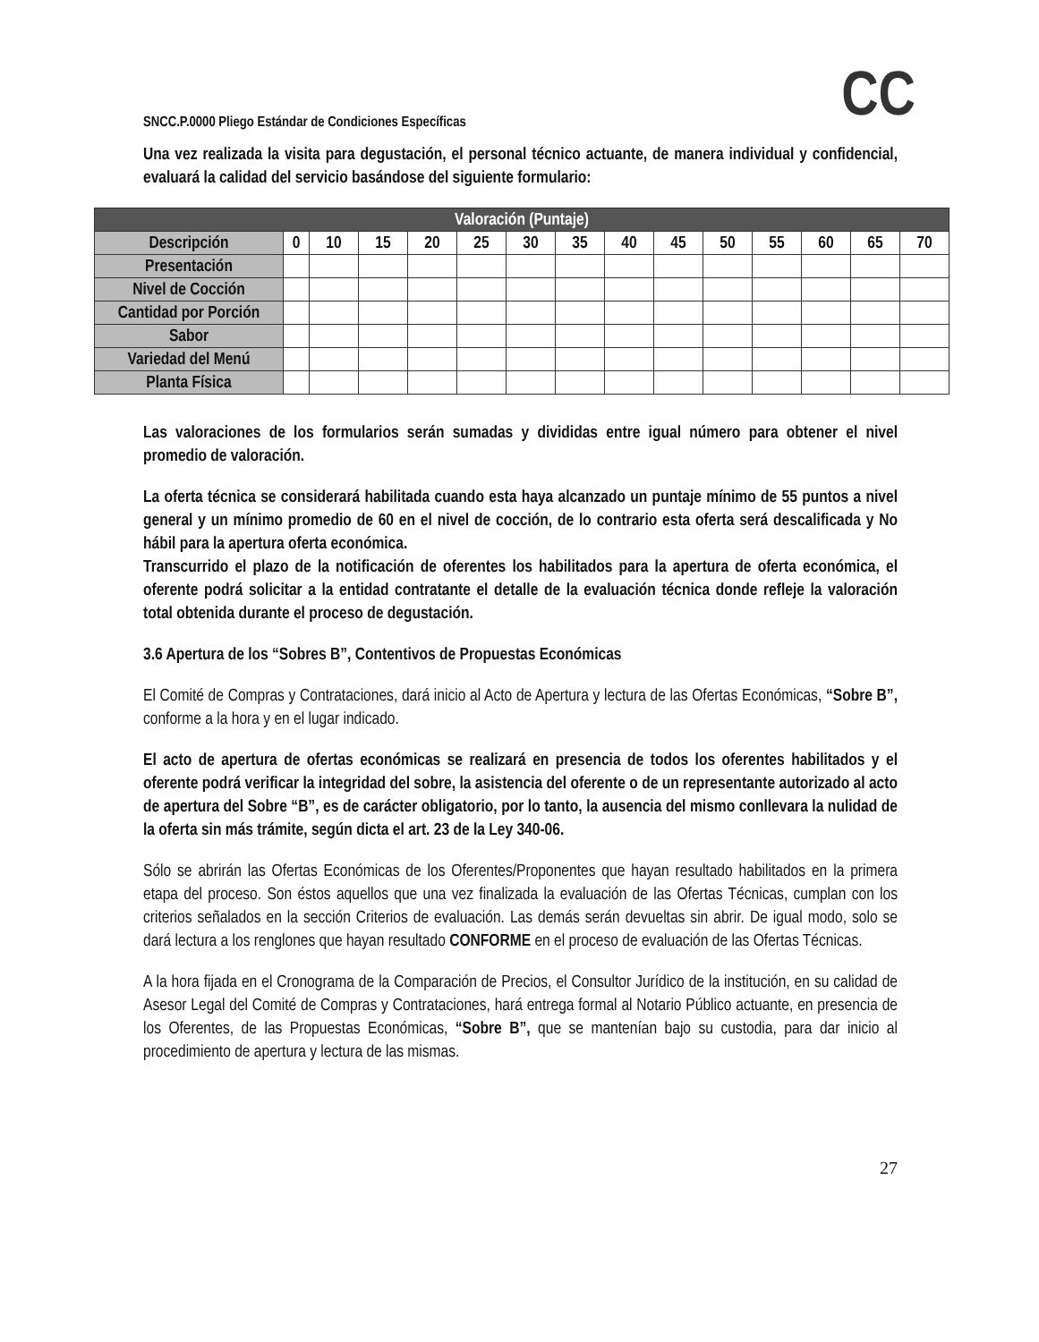SNCC.P.0000 Pliego Estándar de Condiciones Específicas
CC
Una vez realizada la visita para degustación, el personal técnico actuante, de manera individual y confidencial, evaluará la calidad del servicio basándose del siguiente formulario:
| Valoración (Puntaje) | | | | | | | | | | | | | | |
| --- | --- | --- | --- | --- | --- | --- | --- | --- | --- | --- | --- | --- | --- | --- |
| Descripción | 0 | 10 | 15 | 20 | 25 | 30 | 35 | 40 | 45 | 50 | 55 | 60 | 65 | 70 |
| Presentación | | | | | | | | | | | | | | |
| Nivel de Cocción | | | | | | | | | | | | | | |
| Cantidad por Porción | | | | | | | | | | | | | | |
| Sabor | | | | | | | | | | | | | | |
| Variedad del Menú | | | | | | | | | | | | | | |
| Planta Física | | | | | | | | | | | | | | |
Las valoraciones de los formularios serán sumadas y divididas entre igual número para obtener el nivel promedio de valoración.
La oferta técnica se considerará habilitada cuando esta haya alcanzado un puntaje mínimo de 55 puntos a nivel general y un mínimo promedio de 60 en el nivel de cocción, de lo contrario esta oferta será descalificada y No hábil para la apertura oferta económica.
Transcurrido el plazo de la notificación de oferentes los habilitados para la apertura de oferta económica, el oferente podrá solicitar a la entidad contratante el detalle de la evaluación técnica donde refleje la valoración total obtenida durante el proceso de degustación.
3.6 Apertura de los “Sobres B”, Contentivos de Propuestas Económicas
El Comité de Compras y Contrataciones, dará inicio al Acto de Apertura y lectura de las Ofertas Económicas, “Sobre B”, conforme a la hora y en el lugar indicado.
El acto de apertura de ofertas económicas se realizará en presencia de todos los oferentes habilitados y el oferente podrá verificar la integridad del sobre, la asistencia del oferente o de un representante autorizado al acto de apertura del Sobre “B”, es de carácter obligatorio, por lo tanto, la ausencia del mismo conllevara la nulidad de la oferta sin más trámite, según dicta el art. 23 de la Ley 340-06.
Sólo se abrirán las Ofertas Económicas de los Oferentes/Proponentes que hayan resultado habilitados en la primera etapa del proceso. Son éstos aquellos que una vez finalizada la evaluación de las Ofertas Técnicas, cumplan con los criterios señalados en la sección Criterios de evaluación. Las demás serán devueltas sin abrir. De igual modo, solo se dará lectura a los renglones que hayan resultado CONFORME en el proceso de evaluación de las Ofertas Técnicas.
A la hora fijada en el Cronograma de la Comparación de Precios, el Consultor Jurídico de la institución, en su calidad de Asesor Legal del Comité de Compras y Contrataciones, hará entrega formal al Notario Público actuante, en presencia de los Oferentes, de las Propuestas Económicas, “Sobre B”, que se mantenían bajo su custodia, para dar inicio al procedimiento de apertura y lectura de las mismas.
27